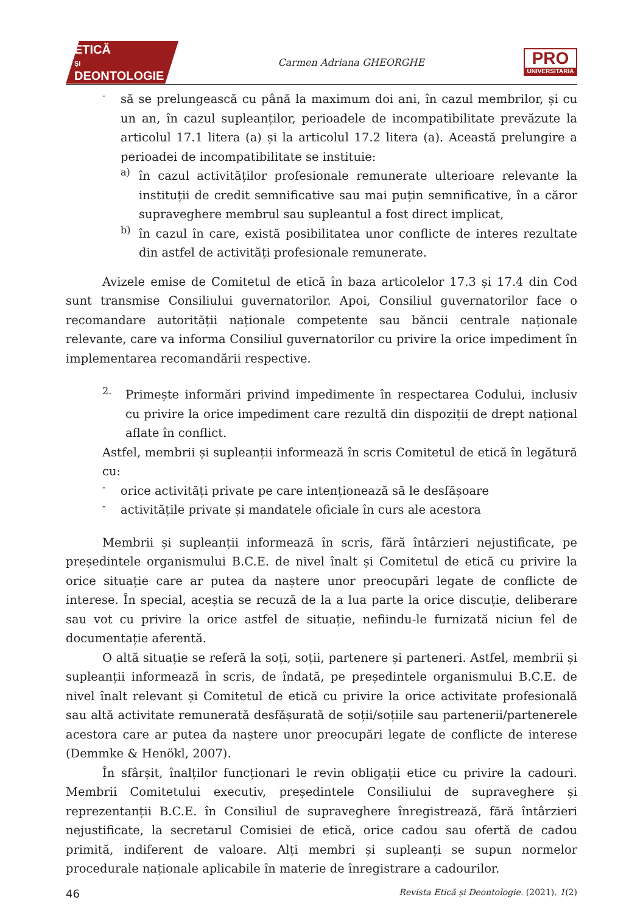ETICĂ
ȘI
DEONTOLOGIE
Carmen Adriana GHEORGHE
PRO
UNIVERSITARIA
-
să se prelungească cu până la maximum doi ani, în cazul membrilor, și cu un an, în cazul supleanților, perioadele de incompatibilitate prevăzute la articolul 17.1 litera (a) și la articolul 17.2 litera (a). Această prelungire a perioadei de incompatibilitate se instituie:
a)
în cazul activităților profesionale remunerate ulterioare relevante la instituții de credit semnificative sau mai puțin semnificative, în a căror supraveghere membrul sau supleantul a fost direct implicat,
b)
în cazul în care, există posibilitatea unor conflicte de interes rezultate din astfel de activități profesionale remunerate.
Avizele emise de Comitetul de etică în baza articolelor 17.3 și 17.4 din Cod sunt transmise Consiliului guvernatorilor. Apoi, Consiliul guvernatorilor face o recomandare autorității naționale competente sau băncii centrale naționale relevante, care va informa Consiliul guvernatorilor cu privire la orice impediment în implementarea recomandării respective.
2.
Primește informări privind impedimente în respectarea Codului, inclusiv cu privire la orice impediment care rezultă din dispoziții de drept național aflate în conflict.
Astfel, membrii și supleanții informează în scris Comitetul de etică în legătură cu:
-
orice activități private pe care intenționează să le desfășoare
-
activitățile private și mandatele oficiale în curs ale acestora
Membrii și supleanții informează în scris, fără întârzieri nejustificate, pe președintele organismului B.C.E. de nivel înalt și Comitetul de etică cu privire la orice situație care ar putea da naștere unor preocupări legate de conflicte de interese. În special, aceștia se recuză de la a lua parte la orice discuție, deliberare sau vot cu privire la orice astfel de situație, nefiindu-le furnizată niciun fel de documentație aferentă.
O altă situație se referă la soți, soții, partenere și parteneri. Astfel, membrii și supleanții informează în scris, de îndată, pe președintele organismului B.C.E. de nivel înalt relevant și Comitetul de etică cu privire la orice activitate profesională sau altă activitate remunerată desfășurată de soții/soțiile sau partenerii/partenerele acestora care ar putea da naștere unor preocupări legate de conflicte de interese (Demmke & Henökl, 2007).
În sfârșit, înalților funcționari le revin obligații etice cu privire la cadouri. Membrii Comitetului executiv, președintele Consiliului de supraveghere și reprezentanții B.C.E. în Consiliul de supraveghere înregistrează, fără întârzieri nejustificate, la secretarul Comisiei de etică, orice cadou sau ofertă de cadou primită, indiferent de valoare. Alți membri și supleanți se supun normelor procedurale naționale aplicabile în materie de înregistrare a cadourilor.
46 Revista Etică și Deontologie. (2021). 1(2)